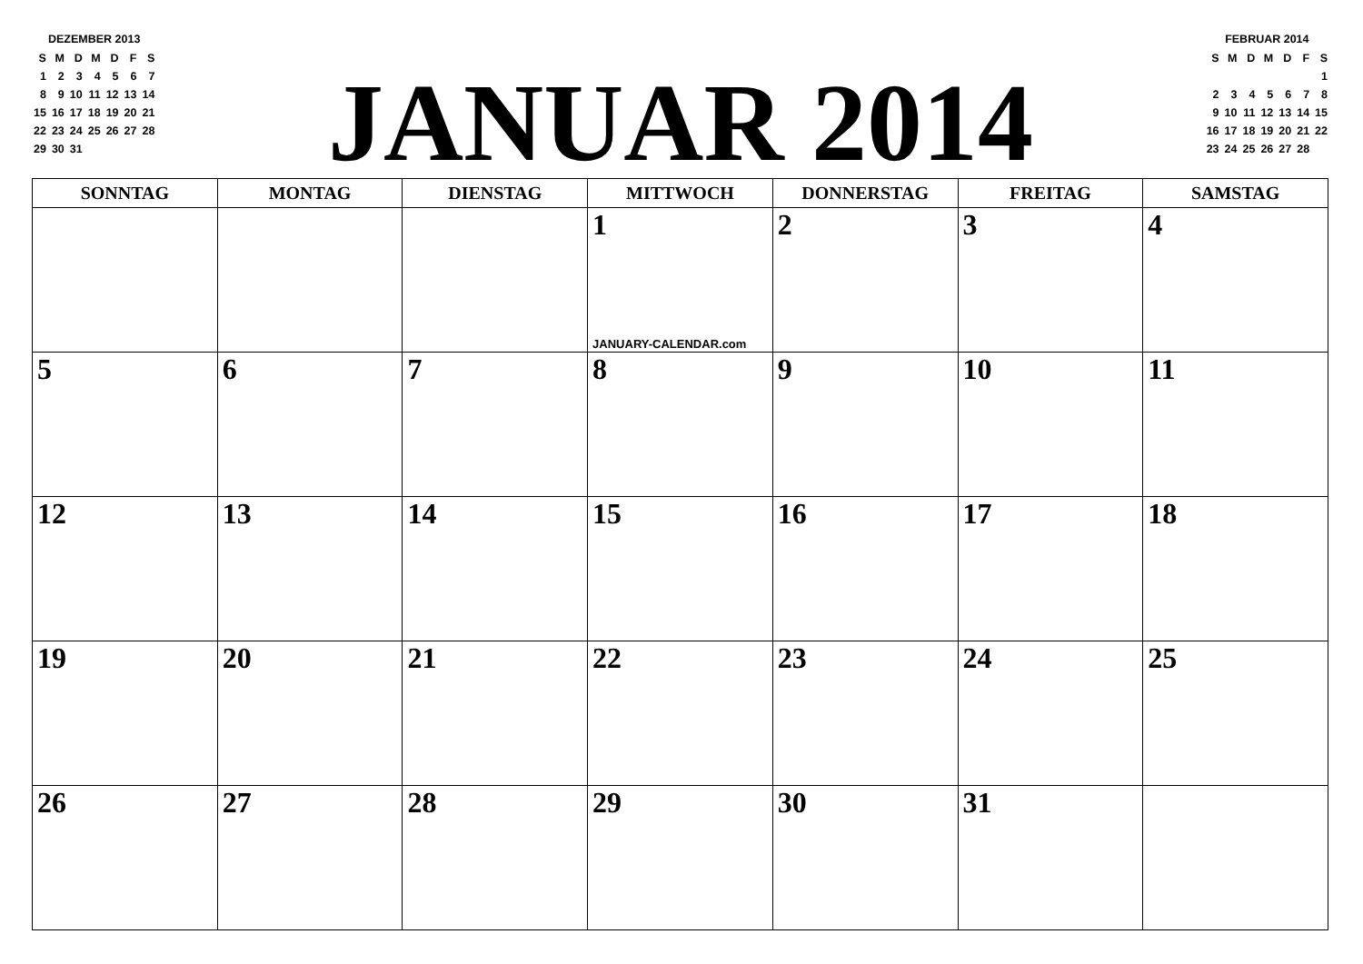DEZEMBER 2013
| S | M | D | M | D | F | S |
| 1 | 2 | 3 | 4 | 5 | 6 | 7 |
| 8 | 9 | 10 | 11 | 12 | 13 | 14 |
| 15 | 16 | 17 | 18 | 19 | 20 | 21 |
| 22 | 23 | 24 | 25 | 26 | 27 | 28 |
| 29 | 30 | 31 | | | | |
JANUAR 2014
FEBRUAR 2014
| S | M | D | M | D | F | S |
| | | | | | | 1 |
| 2 | 3 | 4 | 5 | 6 | 7 | 8 |
| 9 | 10 | 11 | 12 | 13 | 14 | 15 |
| 16 | 17 | 18 | 19 | 20 | 21 | 22 |
| 23 | 24 | 25 | 26 | 27 | 28 | |
| SONNTAG | MONTAG | DIENSTAG | MITTWOCH | DONNERSTAG | FREITAG | SAMSTAG |
| --- | --- | --- | --- | --- | --- | --- |
| | | | 1 JANUARY-CALENDAR.com | 2 | 3 | 4 |
| 5 | 6 | 7 | 8 | 9 | 10 | 11 |
| 12 | 13 | 14 | 15 | 16 | 17 | 18 |
| 19 | 20 | 21 | 22 | 23 | 24 | 25 |
| 26 | 27 | 28 | 29 | 30 | 31 | |